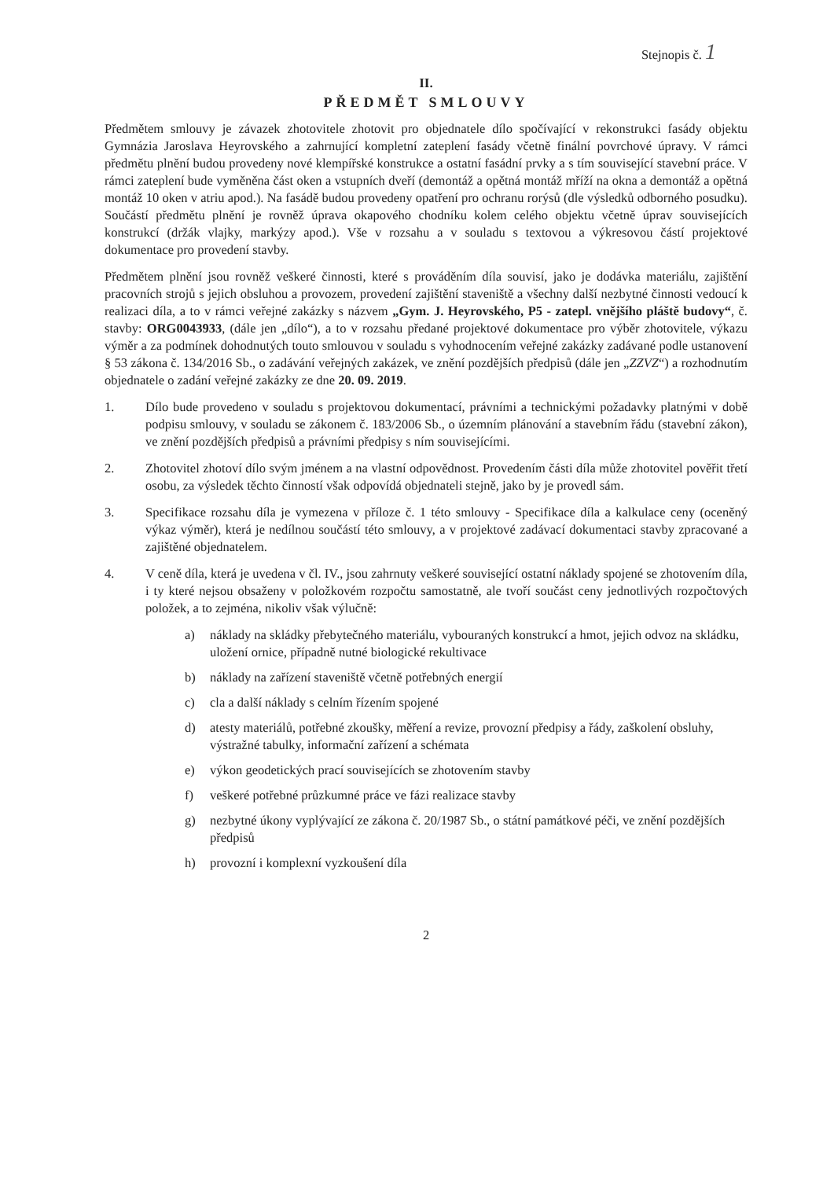Stejnopis č. 1
II.
PŘEDMĚT SMLOUVY
Předmětem smlouvy je závazek zhotovitele zhotovit pro objednatele dílo spočívající v rekonstrukci fasády objektu Gymnázia Jaroslava Heyrovského a zahrnující kompletní zateplení fasády včetně finální povrchové úpravy. V rámci předmětu plnění budou provedeny nové klempířské konstrukce a ostatní fasádní prvky a s tím související stavební práce. V rámci zateplení bude vyměněna část oken a vstupních dveří (demontáž a opětná montáž mříží na okna a demontáž a opětná montáž 10 oken v atriu apod.). Na fasádě budou provedeny opatření pro ochranu rorýsů (dle výsledků odborného posudku). Součástí předmětu plnění je rovněž úprava okapového chodníku kolem celého objektu včetně úprav souvisejících konstrukcí (držák vlajky, markýzy apod.). Vše v rozsahu a v souladu s textovou a výkresovou částí projektové dokumentace pro provedení stavby.
Předmětem plnění jsou rovněž veškeré činnosti, které s prováděním díla souvisí, jako je dodávka materiálu, zajištění pracovních strojů s jejich obsluhou a provozem, provedení zajištění staveniště a všechny další nezbytné činnosti vedoucí k realizaci díla, a to v rámci veřejné zakázky s názvem „Gym. J. Heyrovského, P5 - zatepl. vnějšího pláště budovy“, č. stavby: ORG0043933, (dále jen „dílo“), a to v rozsahu předané projektové dokumentace pro výběr zhotovitele, výkazu výměr a za podmínek dohodnutých touto smlouvou v souladu s vyhodnocením veřejné zakázky zadávané podle ustanovení § 53 zákona č. 134/2016 Sb., o zadávání veřejných zakázek, ve znění pozdějších předpisů (dále jen „ZZVZ“) a rozhodnutím objednatele o zadání veřejné zakázky ze dne 20. 09. 2019.
1. Dílo bude provedeno v souladu s projektovou dokumentací, právními a technickými požadavky platnými v době podpisu smlouvy, v souladu se zákonem č. 183/2006 Sb., o územním plánování a stavebním řádu (stavební zákon), ve znění pozdějších předpisů a právními předpisy s ním souvisejícími.
2. Zhotovitel zhotoví dílo svým jménem a na vlastní odpovědnost. Provedením části díla může zhotovitel pověřit třetí osobu, za výsledek těchto činností však odpovídá objednateli stejně, jako by je provedl sám.
3. Specifikace rozsahu díla je vymezena v příloze č. 1 této smlouvy - Specifikace díla a kalkulace ceny (oceněný výkaz výměr), která je nedílnou součástí této smlouvy, a v projektové zadávací dokumentaci stavby zpracované a zajištěné objednatelem.
4. V ceně díla, která je uvedena v čl. IV., jsou zahrnuty veškeré související ostatní náklady spojené se zhotovením díla, i ty které nejsou obsaženy v položkovém rozpočtu samostatně, ale tvoří součást ceny jednotlivých rozpočtových položek, a to zejména, nikoliv však výlučně:
a) náklady na skládky přebytečného materiálu, vybouraných konstrukcí a hmot, jejich odvoz na skládku, uložení ornice, případně nutné biologické rekultivace
b) náklady na zařízení staveniště včetně potřebných energií
c) cla a další náklady s celním řízením spojené
d) atesty materiálů, potřebné zkoušky, měření a revize, provozní předpisy a řády, zaškolení obsluhy, výstražné tabulky, informační zařízení a schémata
e) výkon geodetických prací souvisejících se zhotovením stavby
f) veškeré potřebné průzkumné práce ve fázi realizace stavby
g) nezbytné úkony vyplývající ze zákona č. 20/1987 Sb., o státní památkové péči, ve znění pozdějších předpisů
h) provozní i komplexní vyzkoušení díla
2